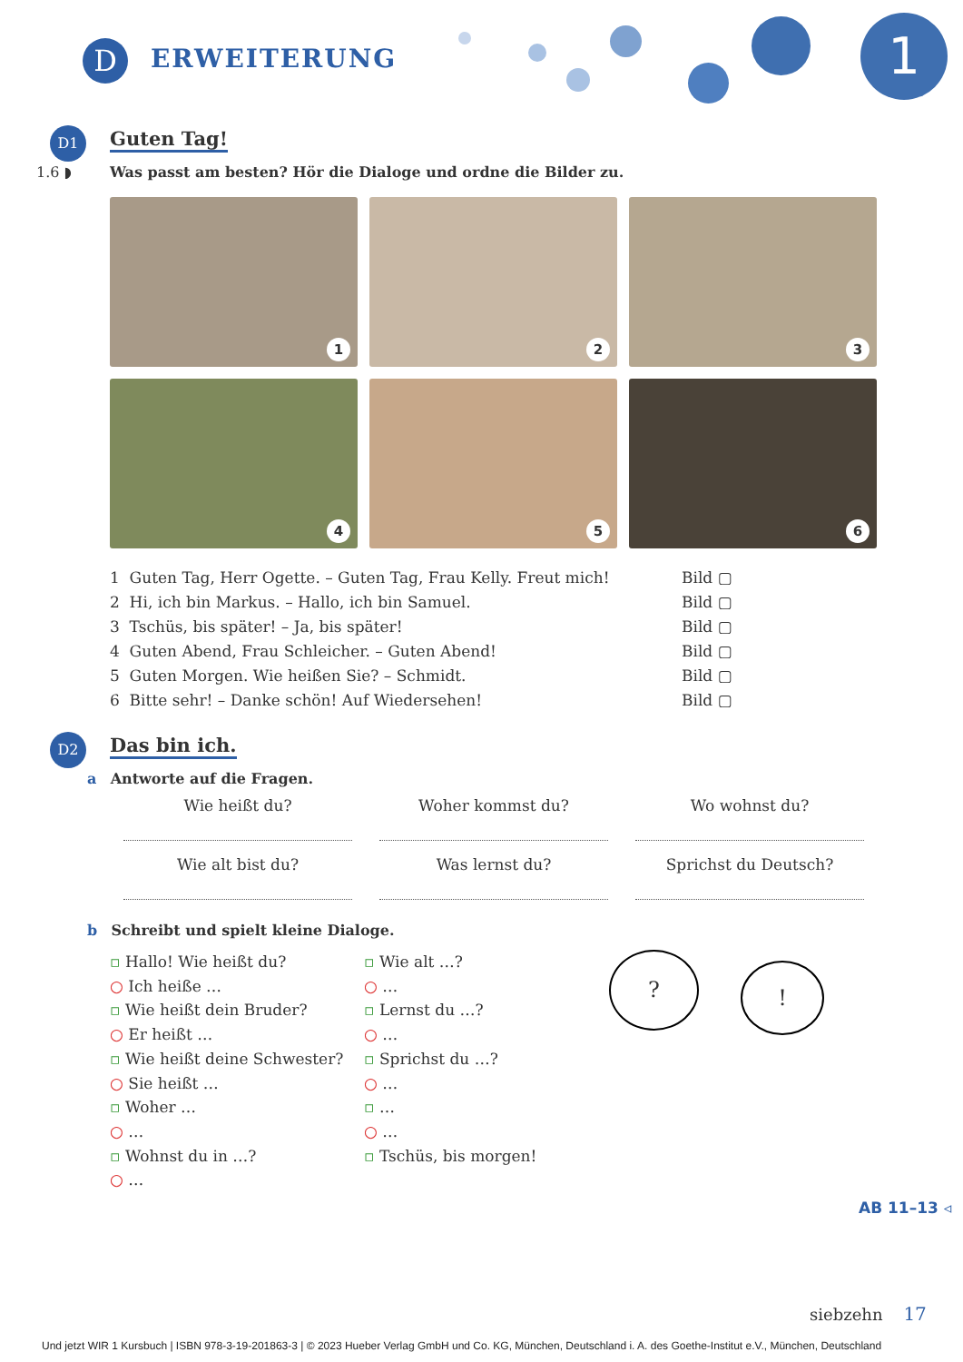D ERWEITERUNG 1
D1
Guten Tag!
1.6 ◗ Was passt am besten? Hör die Dialoge und ordne die Bilder zu.
1
2
3
4
5
6
1 Guten Tag, Herr Ogette. – Guten Tag, Frau Kelly. Freut mich! Bild ▢
2 Hi, ich bin Markus. – Hallo, ich bin Samuel. Bild ▢
3 Tschüs, bis später! – Ja, bis später! Bild ▢
4 Guten Abend, Frau Schleicher. – Guten Abend! Bild ▢
5 Guten Morgen. Wie heißen Sie? – Schmidt. Bild ▢
6 Bitte sehr! – Danke schön! Auf Wiedersehen! Bild ▢
D2
Das bin ich.
a Antworte auf die Fragen.
Wie heißt du?
Woher kommst du?
Wo wohnst du?
Wie alt bist du?
Was lernst du?
Sprichst du Deutsch?
b Schreibt und spielt kleine Dialoge.
▫ Hallo! Wie heißt du?
○ Ich heiße …
▫ Wie heißt dein Bruder?
○ Er heißt …
▫ Wie heißt deine Schwester?
○ Sie heißt …
▫ Woher …
○ …
▫ Wohnst du in …?
○ …
▫ Wie alt …?
○ …
▫ Lernst du …?
○ …
▫ Sprichst du …?
○ …
▫ …
○ …
▫ Tschüs, bis morgen!
? !
AB 11–13 ◃
siebzehn 17
Und jetzt WIR 1 Kursbuch | ISBN 978-3-19-201863-3 | © 2023 Hueber Verlag GmbH und Co. KG, München, Deutschland i. A. des Goethe-Institut e.V., München, Deutschland